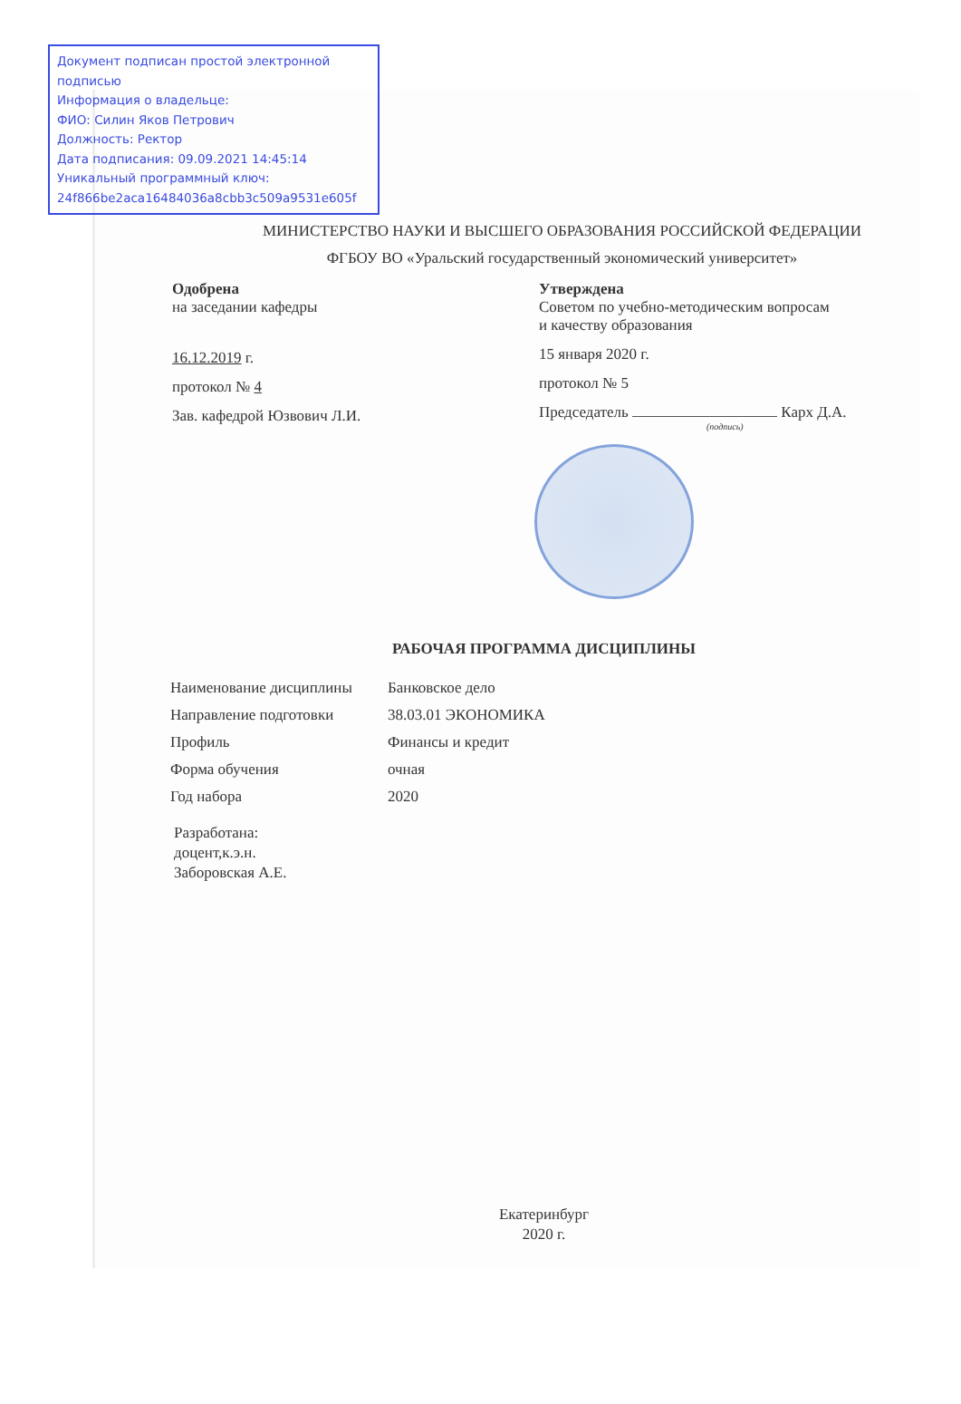Документ подписан простой электронной подписью
Информация о владельце:
ФИО: Силин Яков Петрович
Должность: Ректор
Дата подписания: 09.09.2021 14:45:14
Уникальный программный ключ:
24f866be2aca16484036a8cbb3c509a9531e605f
МИНИСТЕРСТВО НАУКИ И ВЫСШЕГО ОБРАЗОВАНИЯ РОССИЙСКОЙ ФЕДЕРАЦИИ
ФГБОУ ВО «Уральский государственный экономический университет»
Одобрена
на заседании кафедры
16.12.2019 г.
протокол № 4
Зав. кафедрой Юзвович Л.И.
Утверждена
Советом по учебно-методическим вопросам
и качеству образования
15 января 2020 г.
протокол № 5
Председатель Карх Д.А.
(подпись)
РАБОЧАЯ ПРОГРАММА ДИСЦИПЛИНЫ
| Наименование дисциплины | Банковское дело |
| Направление подготовки | 38.03.01 ЭКОНОМИКА |
| Профиль | Финансы и кредит |
| Форма обучения | очная |
| Год набора | 2020 |
Разработана:
доцент,к.э.н.
Заборовская А.Е.
Екатеринбург
2020 г.